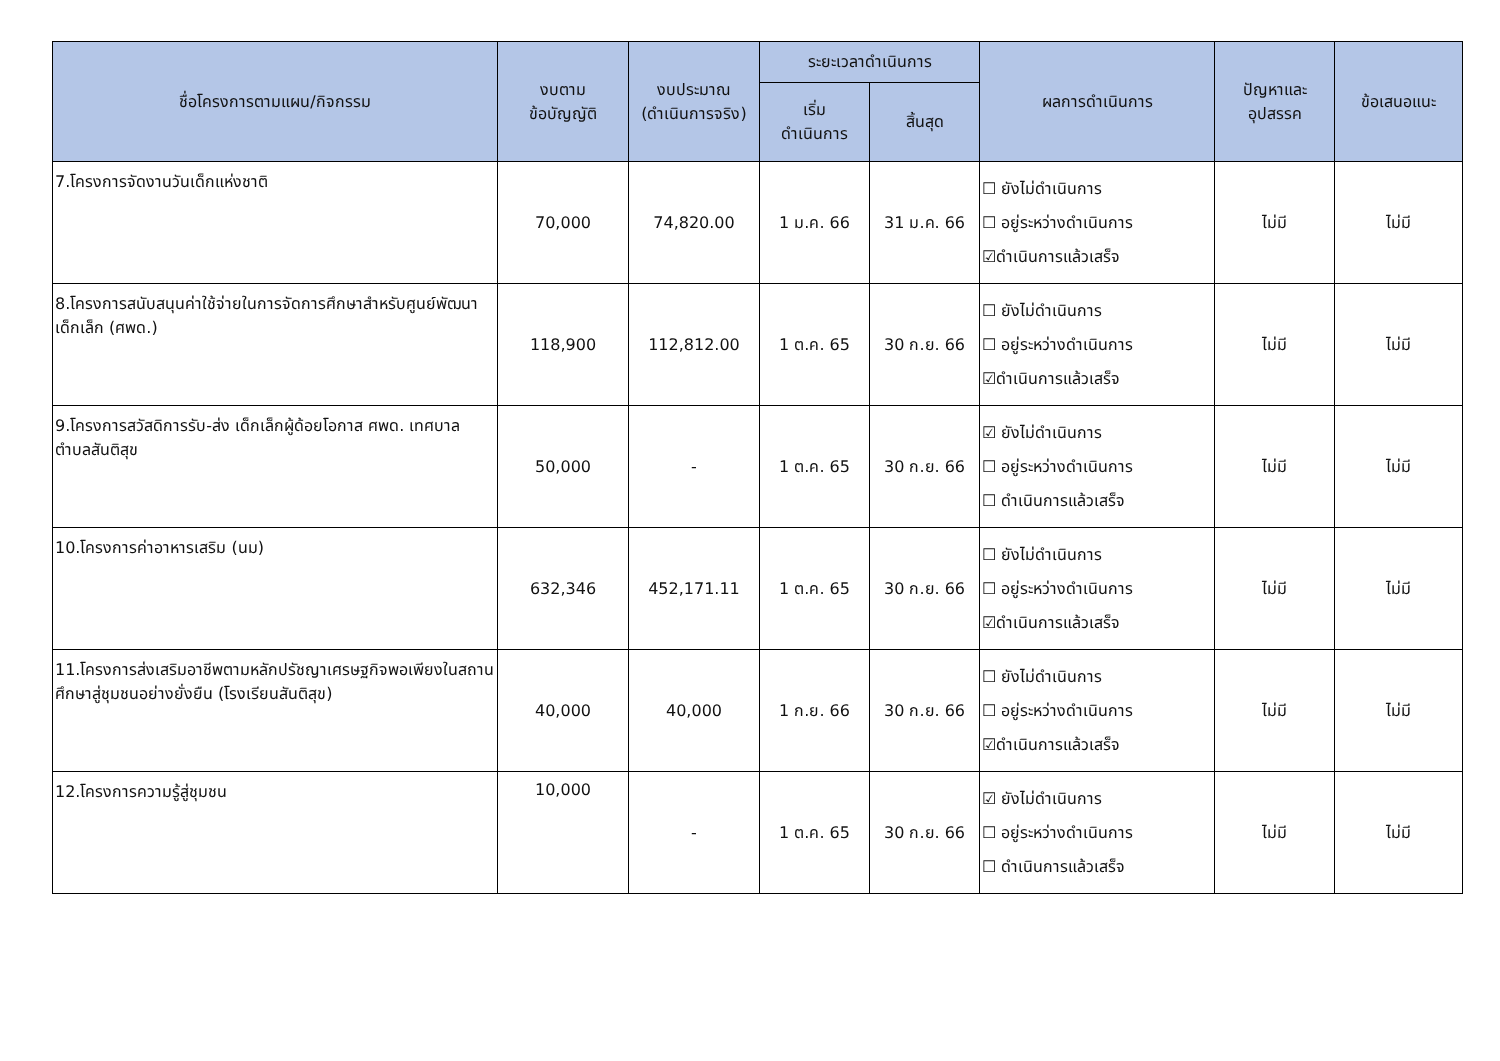| ชื่อโครงการตามแผน/กิจกรรม | งบตาม ข้อบัญญัติ | งบประมาณ (ดำเนินการจริง) | ระยะเวลาดำเนินการ | | ผลการดำเนินการ | ปัญหาและ อุปสรรค | ข้อเสนอแนะ |
| --- | --- | --- | --- | --- | --- | --- | --- |
| | | | เริ่ม ดำเนินการ | สิ้นสุด | | | |
| 7.โครงการจัดงานวันเด็กแห่งชาติ | 70,000 | 74,820.00 | 1 ม.ค. 66 | 31 ม.ค. 66 | ☐ ยังไม่ดำเนินการ ☐ อยู่ระหว่างดำเนินการ ☑ดำเนินการแล้วเสร็จ | ไม่มี | ไม่มี |
| 8.โครงการสนับสนุนค่าใช้จ่ายในการจัดการศึกษาสำหรับศูนย์พัฒนาเด็กเล็ก (ศพด.) | 118,900 | 112,812.00 | 1 ต.ค. 65 | 30 ก.ย. 66 | ☐ ยังไม่ดำเนินการ ☐ อยู่ระหว่างดำเนินการ ☑ดำเนินการแล้วเสร็จ | ไม่มี | ไม่มี |
| 9.โครงการสวัสดิการรับ-ส่ง เด็กเล็กผู้ด้อยโอกาส ศพด. เทศบาลตำบลสันติสุข | 50,000 | - | 1 ต.ค. 65 | 30 ก.ย. 66 | ☑ ยังไม่ดำเนินการ ☐ อยู่ระหว่างดำเนินการ ☐ ดำเนินการแล้วเสร็จ | ไม่มี | ไม่มี |
| 10.โครงการค่าอาหารเสริม (นม) | 632,346 | 452,171.11 | 1 ต.ค. 65 | 30 ก.ย. 66 | ☐ ยังไม่ดำเนินการ ☐ อยู่ระหว่างดำเนินการ ☑ดำเนินการแล้วเสร็จ | ไม่มี | ไม่มี |
| 11.โครงการส่งเสริมอาชีพตามหลักปรัชญาเศรษฐกิจพอเพียงในสถานศึกษาสู่ชุมชนอย่างยั่งยืน (โรงเรียนสันติสุข) | 40,000 | 40,000 | 1 ก.ย. 66 | 30 ก.ย. 66 | ☐ ยังไม่ดำเนินการ ☐ อยู่ระหว่างดำเนินการ ☑ดำเนินการแล้วเสร็จ | ไม่มี | ไม่มี |
| 12.โครงการความรู้สู่ชุมชน | 10,000 | - | 1 ต.ค. 65 | 30 ก.ย. 66 | ☑ ยังไม่ดำเนินการ ☐ อยู่ระหว่างดำเนินการ ☐ ดำเนินการแล้วเสร็จ | ไม่มี | ไม่มี |